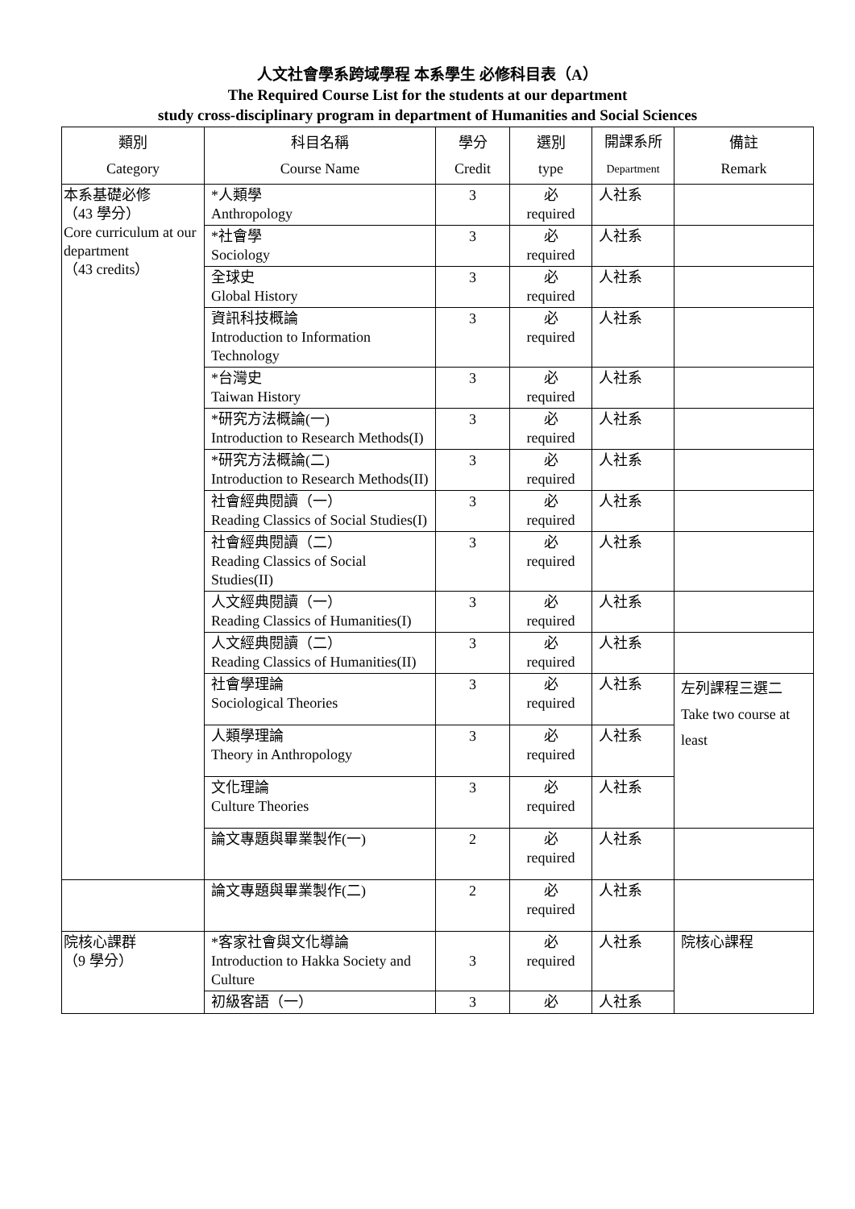人文社會學系跨域學程 本系學生 必修科目表（A）
The Required Course List for the students at our department
study cross-disciplinary program in department of Humanities and Social Sciences
| 類別 Category | 科目名稱 Course Name | 學分 Credit | 選別 type | 開課系所 Department | 備註 Remark |
| --- | --- | --- | --- | --- | --- |
| 本系基礎必修 （43 學分） Core curriculum at our department （43 credits） | *人類學 Anthropology | 3 | 必 required | 人社系 | |
| | *社會學 Sociology | 3 | 必 required | 人社系 | |
| | 全球史 Global History | 3 | 必 required | 人社系 | |
| | 資訊科技概論 Introduction to Information Technology | 3 | 必 required | 人社系 | |
| | *台灣史 Taiwan History | 3 | 必 required | 人社系 | |
| | *研究方法概論(一) Introduction to Research Methods(I) | 3 | 必 required | 人社系 | |
| | *研究方法概論(二) Introduction to Research Methods(II) | 3 | 必 required | 人社系 | |
| | 社會經典閱讀（一） Reading Classics of Social Studies(I) | 3 | 必 required | 人社系 | |
| | 社會經典閱讀（二） Reading Classics of Social Studies(II) | 3 | 必 required | 人社系 | |
| | 人文經典閱讀（一） Reading Classics of Humanities(I) | 3 | 必 required | 人社系 | |
| | 人文經典閱讀（二） Reading Classics of Humanities(II) | 3 | 必 required | 人社系 | |
| | 社會學理論 Sociological Theories | 3 | 必 required | 人社系 | 左列課程三選二 Take two course at least |
| | 人類學理論 Theory in Anthropology | 3 | 必 required | 人社系 | |
| | 文化理論 Culture Theories | 3 | 必 required | 人社系 | |
| | 論文專題與畢業製作(一) | 2 | 必 required | 人社系 | |
| | 論文專題與畢業製作(二) | 2 | 必 required | 人社系 | |
| 院核心課群 （9 學分） | *客家社會與文化導論 Introduction to Hakka Society and Culture | 3 | 必 required | 人社系 | 院核心課程 |
| | 初級客語（一） | 3 | 必 | 人社系 | |